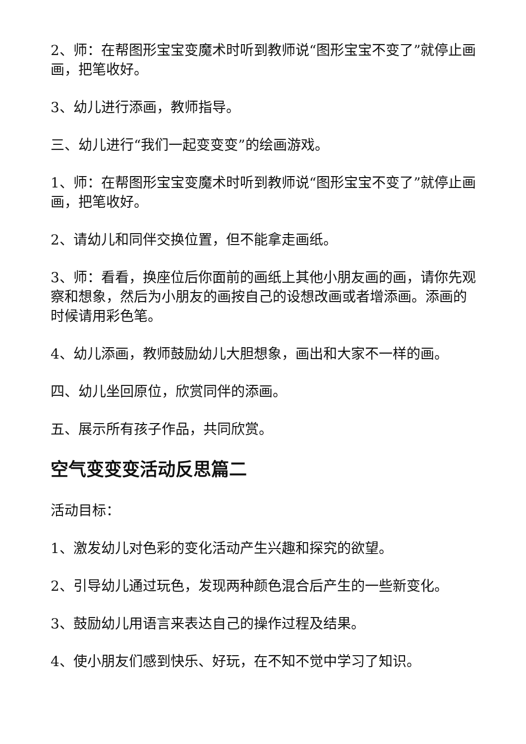2、师：在帮图形宝宝变魔术时听到教师说“图形宝宝不变了”就停止画画，把笔收好。
3、幼儿进行添画，教师指导。
三、幼儿进行“我们一起变变变”的绘画游戏。
1、师：在帮图形宝宝变魔术时听到教师说“图形宝宝不变了”就停止画画，把笔收好。
2、请幼儿和同伴交换位置，但不能拿走画纸。
3、师：看看，换座位后你面前的画纸上其他小朋友画的画，请你先观察和想象，然后为小朋友的画按自己的设想改画或者增添画。添画的时候请用彩色笔。
4、幼儿添画，教师鼓励幼儿大胆想象，画出和大家不一样的画。
四、幼儿坐回原位，欣赏同伴的添画。
五、展示所有孩子作品，共同欣赏。
空气变变变活动反思篇二
活动目标：
1、激发幼儿对色彩的变化活动产生兴趣和探究的欲望。
2、引导幼儿通过玩色，发现两种颜色混合后产生的一些新变化。
3、鼓励幼儿用语言来表达自己的操作过程及结果。
4、使小朋友们感到快乐、好玩，在不知不觉中学习了知识。